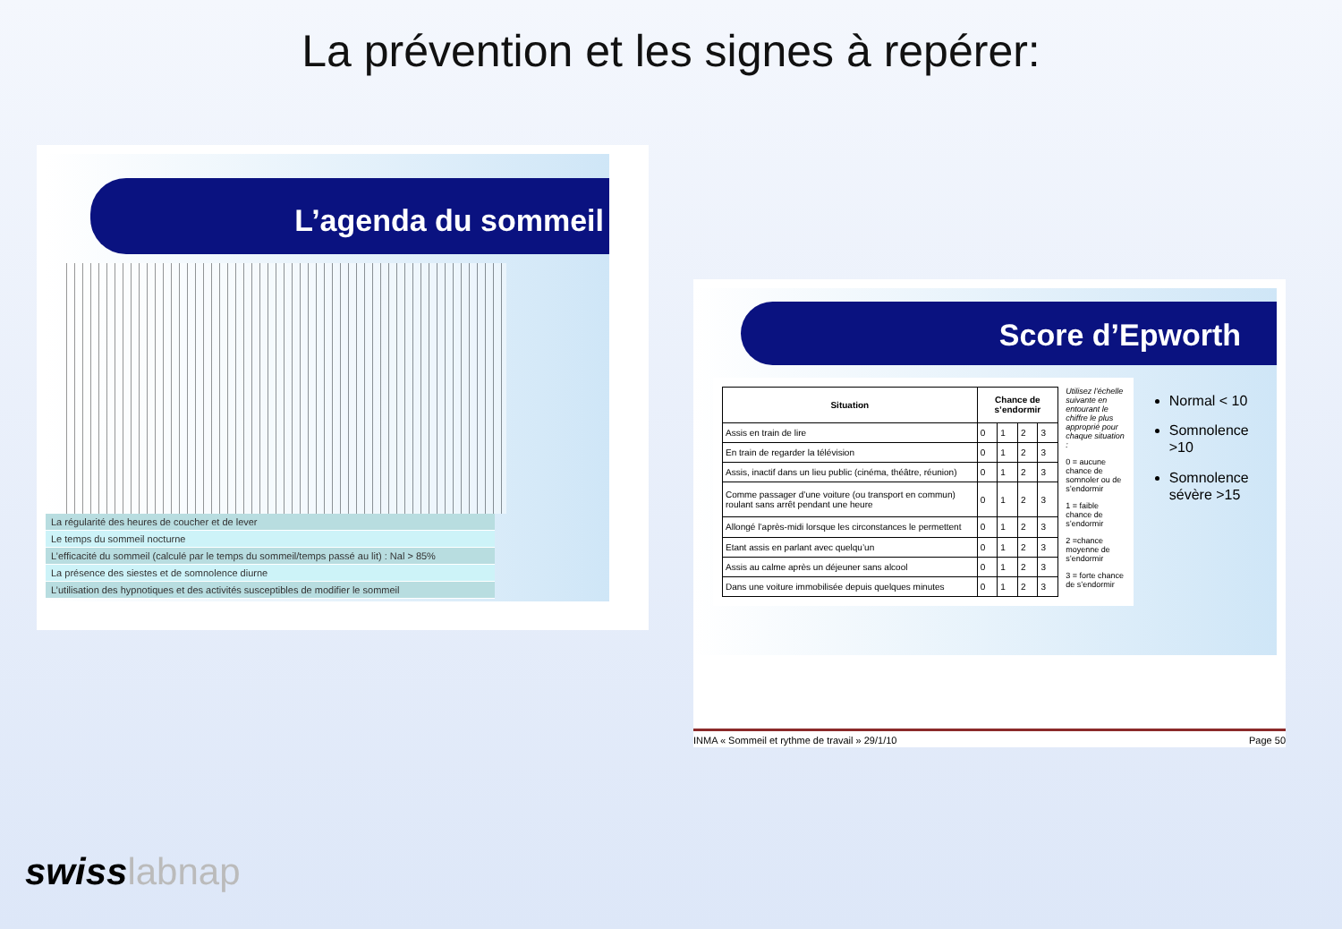La prévention et les signes à repérer:
L’agenda du sommeil
La régularité des heures de coucher et de lever
Le temps du sommeil nocturne
L’efficacité du sommeil (calculé par le temps du sommeil/temps passé au lit) : Nal > 85%
La présence des siestes et de somnolence diurne
L’utilisation des hypnotiques et des activités susceptibles de modifier le sommeil
Score d’Epworth
| Situation | Chance de s’endormir | | | |
| --- | --- | --- | --- | --- |
| Assis en train de lire | 0 | 1 | 2 | 3 |
| En train de regarder la télévision | 0 | 1 | 2 | 3 |
| Assis, inactif dans un lieu public (cinéma, théâtre, réunion) | 0 | 1 | 2 | 3 |
| Comme passager d’une voiture (ou transport en commun) roulant sans arrêt pendant une heure | 0 | 1 | 2 | 3 |
| Allongé l’après-midi lorsque les circonstances le permettent | 0 | 1 | 2 | 3 |
| Etant assis en parlant avec quelqu’un | 0 | 1 | 2 | 3 |
| Assis au calme après un déjeuner sans alcool | 0 | 1 | 2 | 3 |
| Dans une voiture immobilisée depuis quelques minutes | 0 | 1 | 2 | 3 |
Utilisez l’échelle suivante en entourant le chiffre le plus approprié pour chaque situation :
0 = aucune chance de somnoler ou de s’endormir
1 = faible chance de s’endormir
2 =chance moyenne de s’endormir
3 = forte chance de s’endormir
Normal < 10
Somnolence >10
Somnolence sévère >15
INMA « Sommeil et rythme de travail » 29/1/10 Page 50
swisslabnap